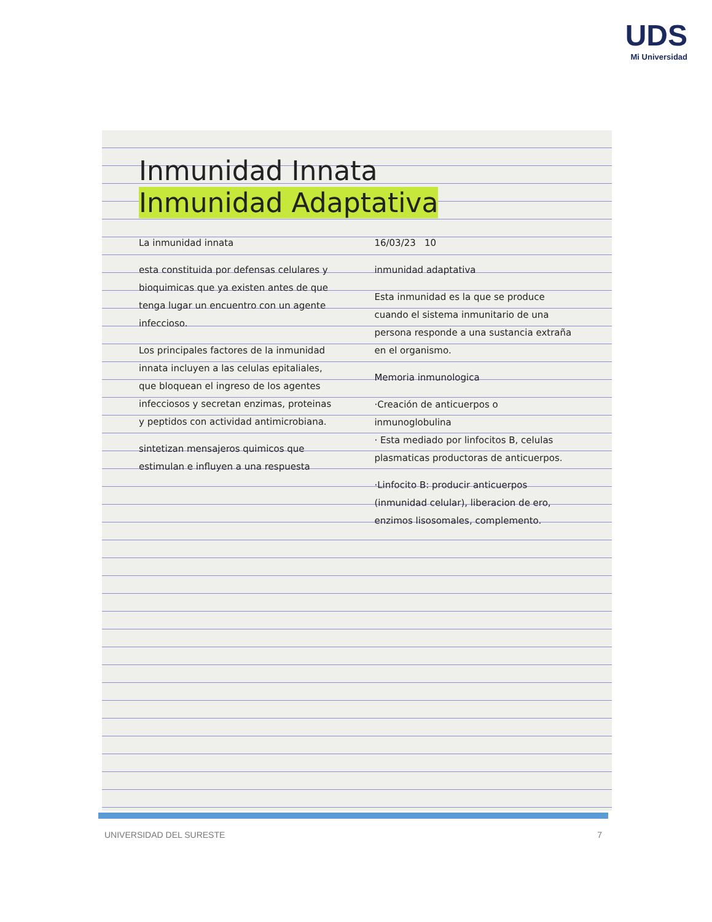UDS
Mi Universidad
Inmunidad Innata
Inmunidad Adaptativa
La inmunidad innata
esta constituida por defensas celulares y bioquimicas que ya existen antes de que tenga lugar un encuentro con un agente infeccioso.
Los principales factores de la inmunidad innata incluyen a las celulas epitaliales, que bloquean el ingreso de los agentes infecciosos y secretan enzimas, proteinas y peptidos con actividad antimicrobiana.
sintetizan mensajeros quimicos que estimulan e influyen a una respuesta
16/03/23 10
inmunidad adaptativa
Esta inmunidad es la que se produce cuando el sistema inmunitario de una persona responde a una sustancia extraña en el organismo.
Memoria inmunologica
·Creación de anticuerpos o inmunoglobulina
· Esta mediado por linfocitos B, celulas plasmaticas productoras de anticuerpos.
·Linfocito B: producir anticuerpos (inmunidad celular), liberacion de ero, enzimos lisosomales, complemento.
UNIVERSIDAD DEL SURESTE 7